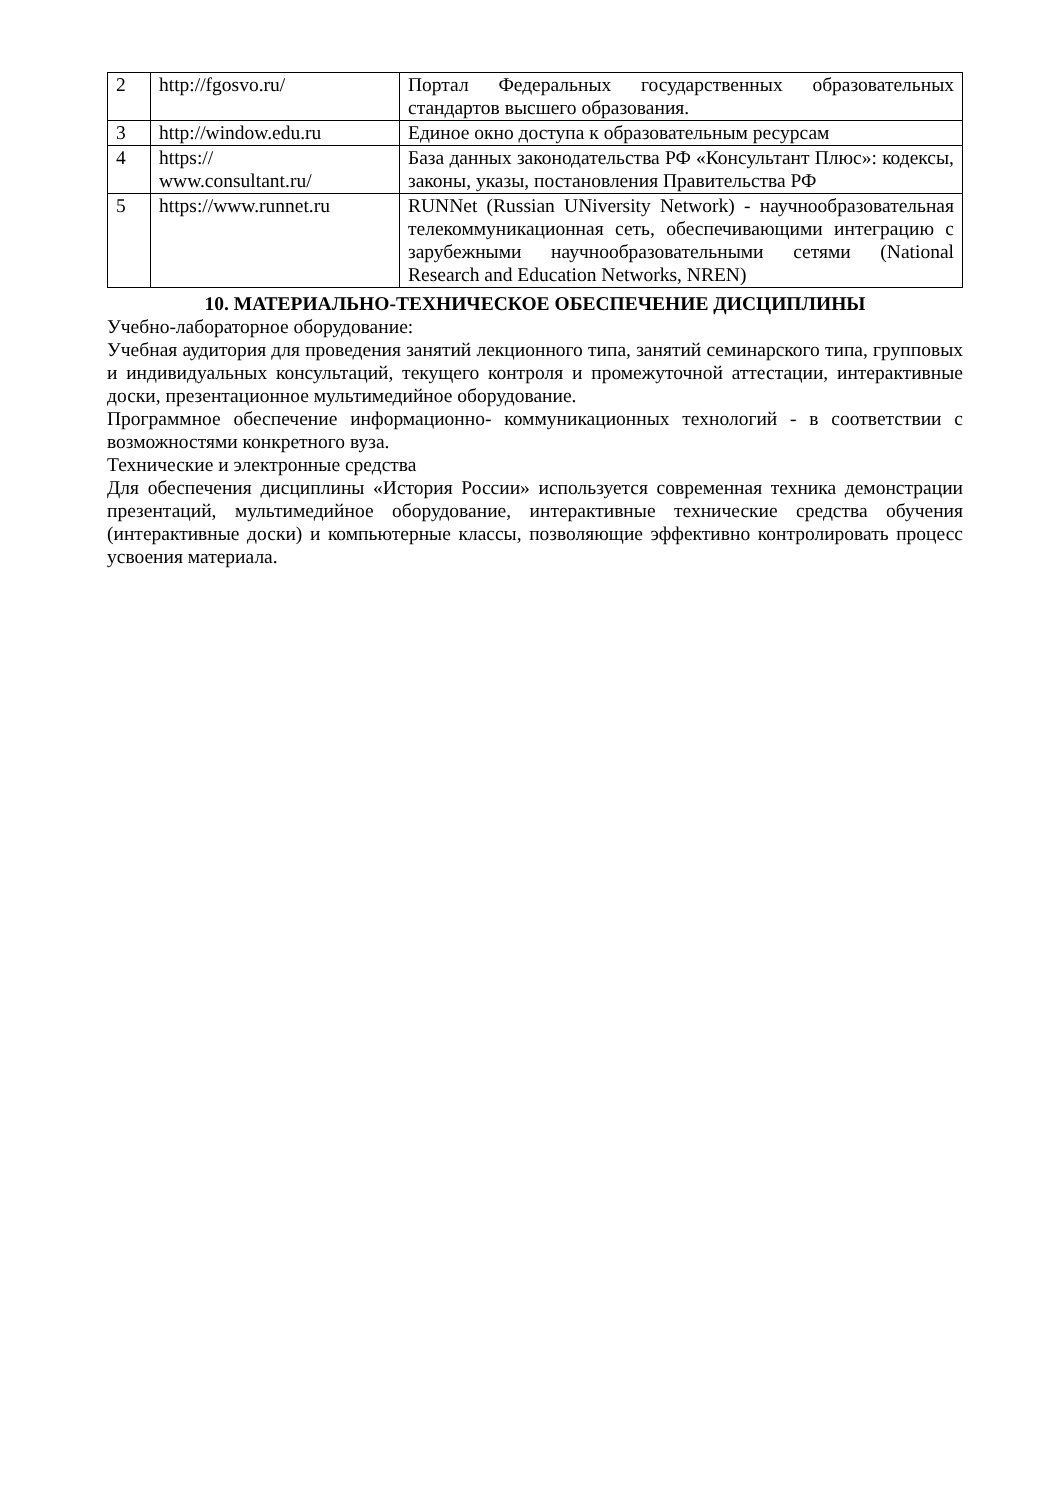| 2 | http://fgosvo.ru/ | Портал Федеральных государственных образовательных стандартов высшего образования. |
| 3 | http://window.edu.ru | Единое окно доступа к образовательным ресурсам |
| 4 | https:// www.consultant.ru/ | База данных законодательства РФ «Консультант Плюс»: кодексы, законы, указы, постановления Правительства РФ |
| 5 | https://www.runnet.ru | RUNNet (Russian UNiversity Network) - научнообразовательная телекоммуникационная сеть, обеспечивающими интеграцию с зарубежными научнообразовательными сетями (National Research and Education Networks, NREN) |
10. МАТЕРИАЛЬНО-ТЕХНИЧЕСКОЕ ОБЕСПЕЧЕНИЕ ДИСЦИПЛИНЫ
Учебно-лабораторное оборудование:
Учебная аудитория для проведения занятий лекционного типа, занятий семинарского типа, групповых и индивидуальных консультаций, текущего контроля и промежуточной аттестации, интерактивные доски, презентационное мультимедийное оборудование.
Программное обеспечение информационно- коммуникационных технологий - в соответствии с возможностями конкретного вуза.
Технические и электронные средства
Для обеспечения дисциплины «История России» используется современная техника демонстрации презентаций, мультимедийное оборудование, интерактивные технические средства обучения (интерактивные доски) и компьютерные классы, позволяющие эффективно контролировать процесс усвоения материала.